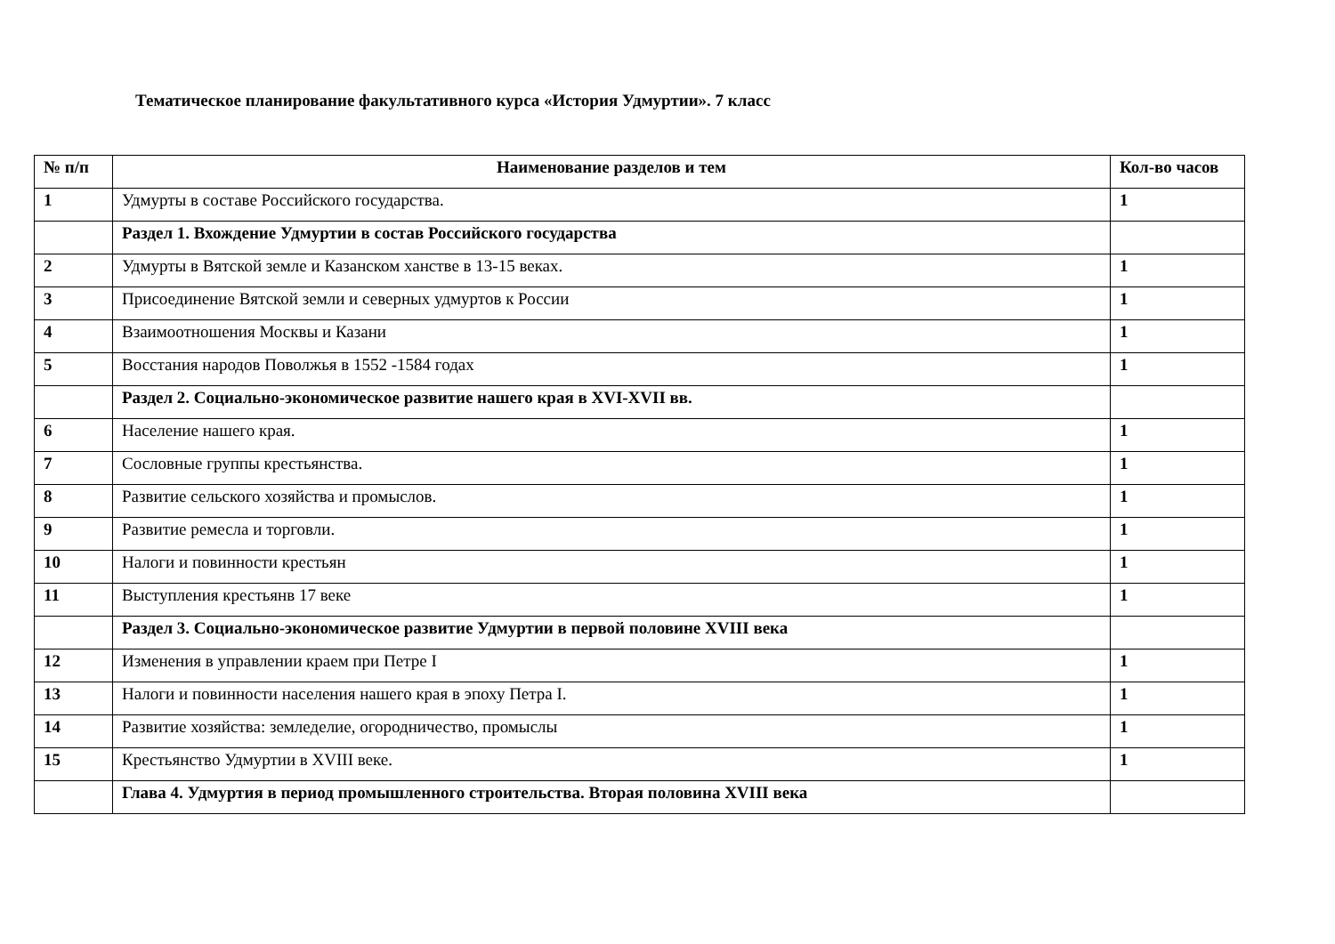Тематическое планирование факультативного курса «История Удмуртии». 7 класс
| № п/п | Наименование разделов и тем | Кол-во часов |
| --- | --- | --- |
| 1 | Удмурты в составе Российского государства. | 1 |
| | Раздел 1. Вхождение Удмуртии в состав Российского государства | |
| 2 | Удмурты в Вятской земле и Казанском ханстве в 13-15 веках. | 1 |
| 3 | Присоединение Вятской земли и северных удмуртов к России | 1 |
| 4 | Взаимоотношения Москвы и Казани | 1 |
| 5 | Восстания народов Поволжья в 1552 -1584 годах | 1 |
| | Раздел 2. Социально-экономическое развитие нашего края в XVI-XVII вв. | |
| 6 | Население нашего края. | 1 |
| 7 | Сословные группы крестьянства. | 1 |
| 8 | Развитие сельского хозяйства и промыслов. | 1 |
| 9 | Развитие ремесла и торговли. | 1 |
| 10 | Налоги и повинности крестьян | 1 |
| 11 | Выступления крестьянв 17 веке | 1 |
| | Раздел 3. Социально-экономическое развитие Удмуртии в первой половине XVIII века | |
| 12 | Изменения в управлении краем при Петре I | 1 |
| 13 | Налоги и повинности населения нашего края в эпоху Петра I. | 1 |
| 14 | Развитие хозяйства: земледелие, огородничество, промыслы | 1 |
| 15 | Крестьянство Удмуртии в XVIII веке. | 1 |
| | Глава 4. Удмуртия в период промышленного строительства. Вторая половина XVIII века | |